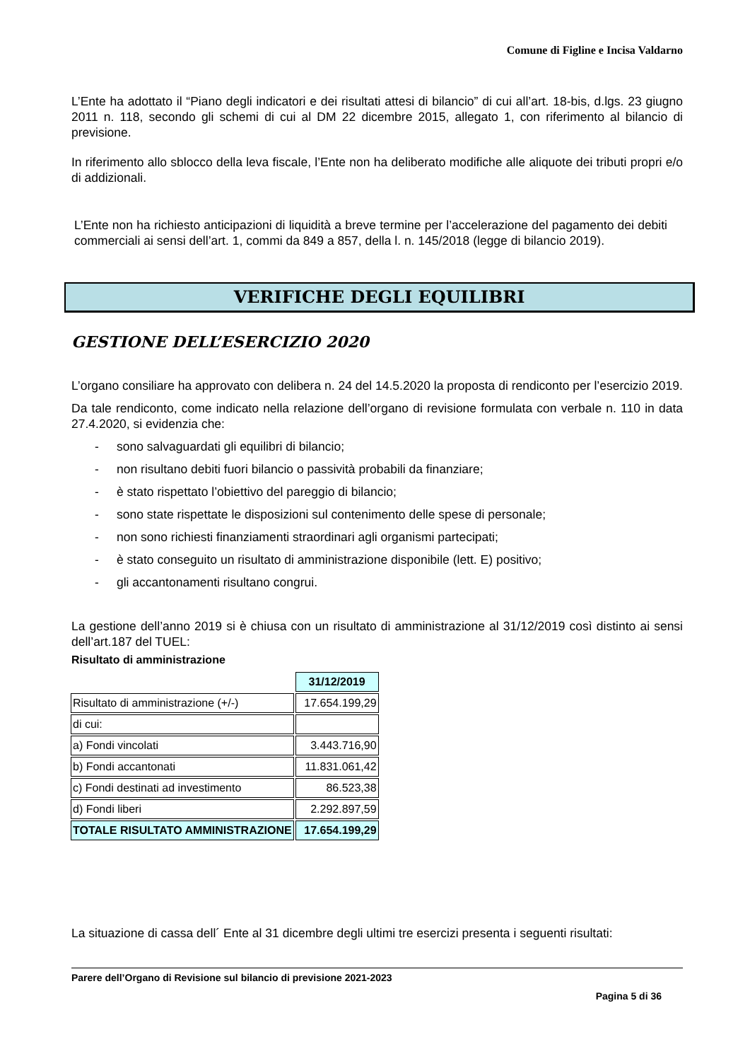Comune di Figline e Incisa Valdarno
L’Ente ha adottato il “Piano degli indicatori e dei risultati attesi di bilancio” di cui all’art. 18-bis, d.lgs. 23 giugno 2011 n. 118, secondo gli schemi di cui al DM 22 dicembre 2015, allegato 1, con riferimento al bilancio di previsione.
In riferimento allo sblocco della leva fiscale, l’Ente non ha deliberato modifiche alle aliquote dei tributi propri e/o di addizionali.
L’Ente non ha richiesto anticipazioni di liquidità a breve termine per l’accelerazione del pagamento dei debiti commerciali ai sensi dell’art. 1, commi da 849 a 857, della l. n. 145/2018 (legge di bilancio 2019).
VERIFICHE DEGLI EQUILIBRI
GESTIONE DELL’ESERCIZIO 2020
L’organo consiliare ha approvato con delibera n. 24 del 14.5.2020 la proposta di rendiconto per l’esercizio 2019.
Da tale rendiconto, come indicato nella relazione dell’organo di revisione formulata con verbale n. 110 in data 27.4.2020, si evidenzia che:
- sono salvaguardati gli equilibri di bilancio;
- non risultano debiti fuori bilancio o passività probabili da finanziare;
- è stato rispettato l’obiettivo del pareggio di bilancio;
- sono state rispettate le disposizioni sul contenimento delle spese di personale;
- non sono richiesti finanziamenti straordinari agli organismi partecipati;
- è stato conseguito un risultato di amministrazione disponibile (lett. E) positivo;
- gli accantonamenti risultano congrui.
La gestione dell’anno 2019 si è chiusa con un risultato di amministrazione al 31/12/2019 così distinto ai sensi dell’art.187 del TUEL:
Risultato di amministrazione
| | 31/12/2019 |
| Risultato di amministrazione (+/-) | 17.654.199,29 |
| di cui: | |
| a) Fondi vincolati | 3.443.716,90 |
| b) Fondi accantonati | 11.831.061,42 |
| c) Fondi destinati ad investimento | 86.523,38 |
| d) Fondi liberi | 2.292.897,59 |
| TOTALE RISULTATO AMMINISTRAZIONE | 17.654.199,29 |
La situazione di cassa dell´ Ente al 31 dicembre degli ultimi tre esercizi presenta i seguenti risultati:
Parere dell’Organo di Revisione sul bilancio di previsione 2021-2023
Pagina 5 di 36